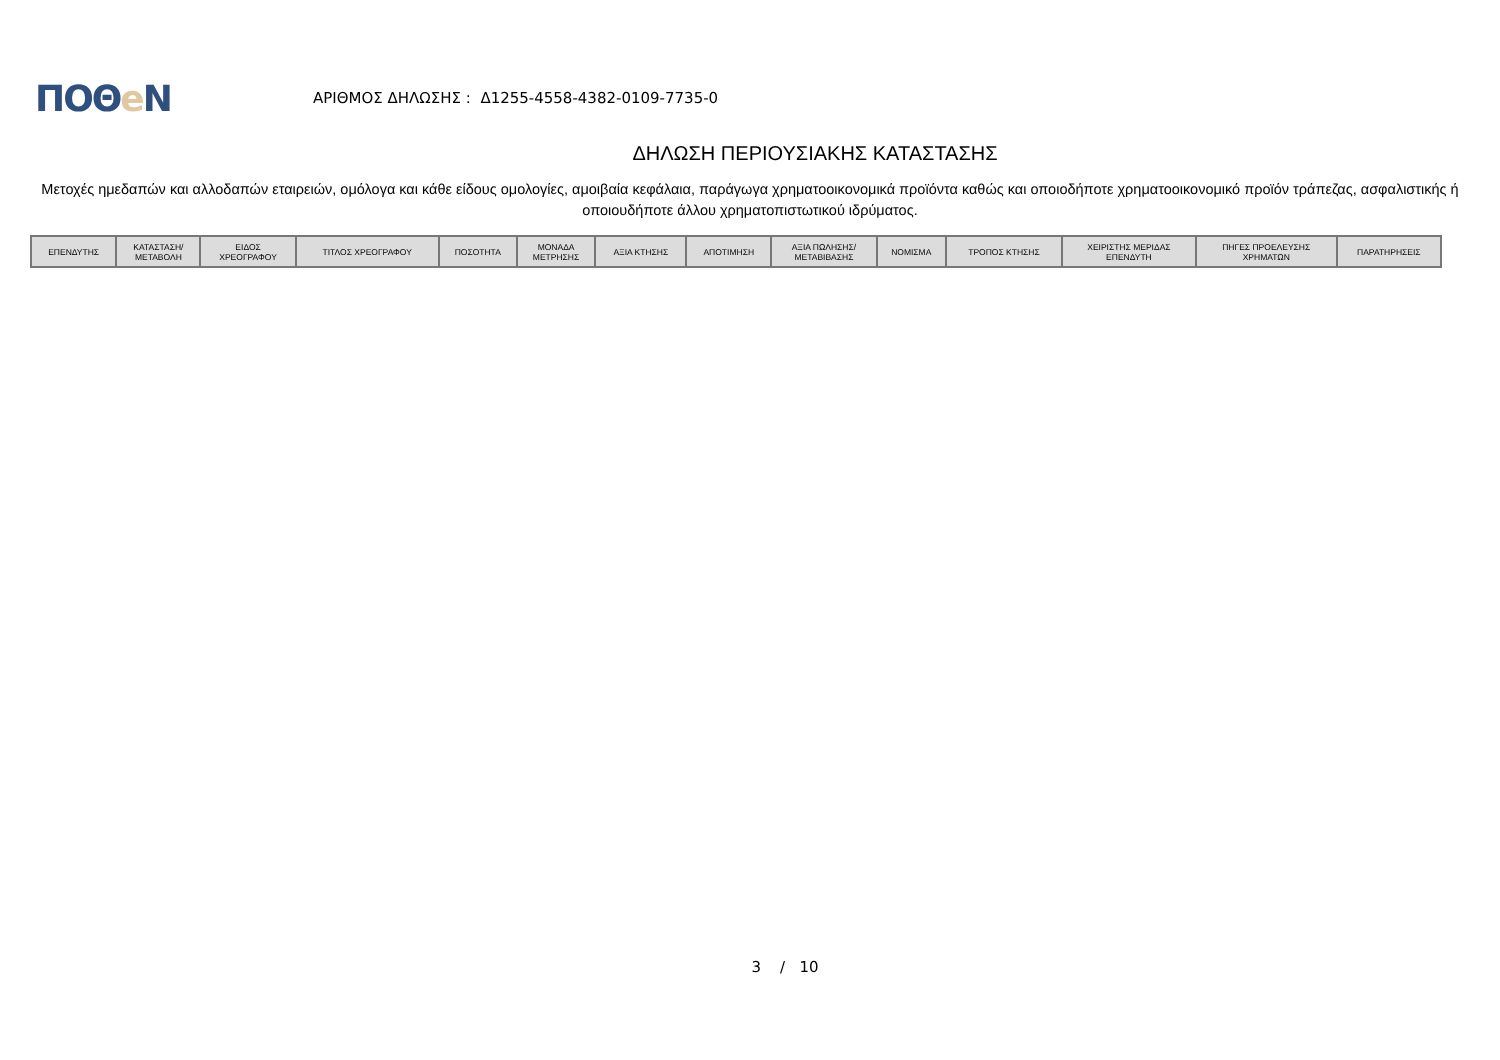ΠΟΘe Ν
ΑΡΙΘΜΟΣ ΔΗΛΩΣΗΣ : Δ1255-4558-4382-0109-7735-0
ΔΗΛΩΣΗ ΠΕΡΙΟΥΣΙΑΚΗΣ ΚΑΤΑΣΤΑΣΗΣ
Μετοχές ημεδαπών και αλλοδαπών εταιρειών, ομόλογα και κάθε είδους ομολογίες, αμοιβαία κεφάλαια, παράγωγα χρηματοοικονομικά προϊόντα καθώς και οποιοδήποτε χρηματοοικονομικό προϊόν τράπεζας, ασφαλιστικής ή οποιουδήποτε άλλου χρηματοπιστωτικού ιδρύματος.
| ΕΠΕΝΔΥΤΗΣ | ΚΑΤΑΣΤΑΣΗ/ ΜΕΤΑΒΟΛΗ | ΕΙΔΟΣ ΧΡΕΟΓΡΑΦΟΥ | ΤΙΤΛΟΣ ΧΡΕΟΓΡΑΦΟΥ | ΠΟΣΟΤΗΤΑ | ΜΟΝΑΔΑ ΜΕΤΡΗΣΗΣ | ΑΞΙΑ ΚΤΗΣΗΣ | ΑΠΟΤΙΜΗΣΗ | ΑΞΙΑ ΠΩΛΗΣΗΣ/ ΜΕΤΑΒΙΒΑΣΗΣ | ΝΟΜΙΣΜΑ | ΤΡΟΠΟΣ ΚΤΗΣΗΣ | ΧΕΙΡΙΣΤΗΣ ΜΕΡΙΔΑΣ ΕΠΕΝΔΥΤΗ | ΠΗΓΕΣ ΠΡΟΕΛΕΥΣΗΣ ΧΡΗΜΑΤΩΝ | ΠΑΡΑΤΗΡΗΣΕΙΣ |
| --- | --- | --- | --- | --- | --- | --- | --- | --- | --- | --- | --- | --- | --- |
3 / 10